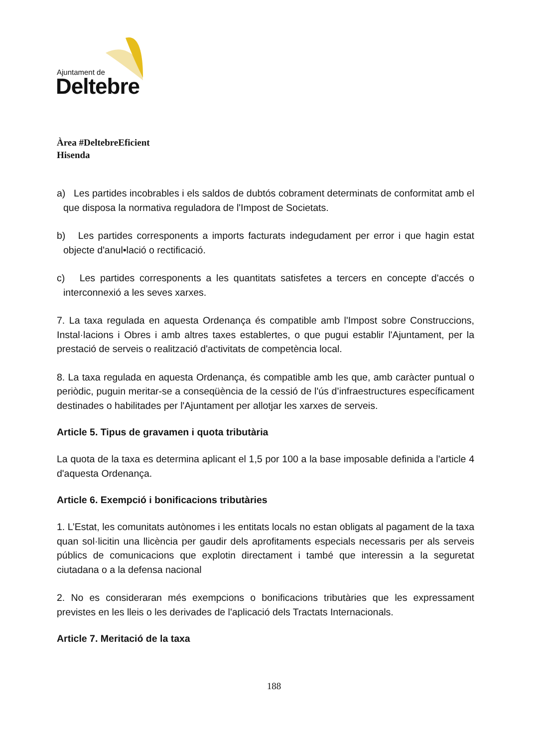Ajuntament de
Deltebre
Àrea #DeltebreEficient
Hisenda
a) Les partides incobrables i els saldos de dubtós cobrament determinats de conformitat amb el que disposa la normativa reguladora de l'Impost de Societats.
b) Les partides corresponents a imports facturats indegudament per error i que hagin estat objecte d'anul•lació o rectificació.
c) Les partides corresponents a les quantitats satisfetes a tercers en concepte d'accés o interconnexió a les seves xarxes.
7. La taxa regulada en aquesta Ordenança és compatible amb l'Impost sobre Construccions, Instal·lacions i Obres i amb altres taxes establertes, o que pugui establir l'Ajuntament, per la prestació de serveis o realització d'activitats de competència local.
8. La taxa regulada en aquesta Ordenança, és compatible amb les que, amb caràcter puntual o periòdic, puguin meritar-se a conseqüència de la cessió de l'ús d’infraestructures específicament destinades o habilitades per l'Ajuntament per allotjar les xarxes de serveis.
Article 5. Tipus de gravamen i quota tributària
La quota de la taxa es determina aplicant el 1,5 por 100 a la base imposable definida a l'article 4 d'aquesta Ordenança.
Article 6. Exempció i bonificacions tributàries
1. L’Estat, les comunitats autònomes i les entitats locals no estan obligats al pagament de la taxa quan sol·licitin una llicència per gaudir dels aprofitaments especials necessaris per als serveis públics de comunicacions que explotin directament i també que interessin a la seguretat ciutadana o a la defensa nacional
2. No es consideraran més exempcions o bonificacions tributàries que les expressament previstes en les lleis o les derivades de l'aplicació dels Tractats Internacionals.
Article 7. Meritació de la taxa
188